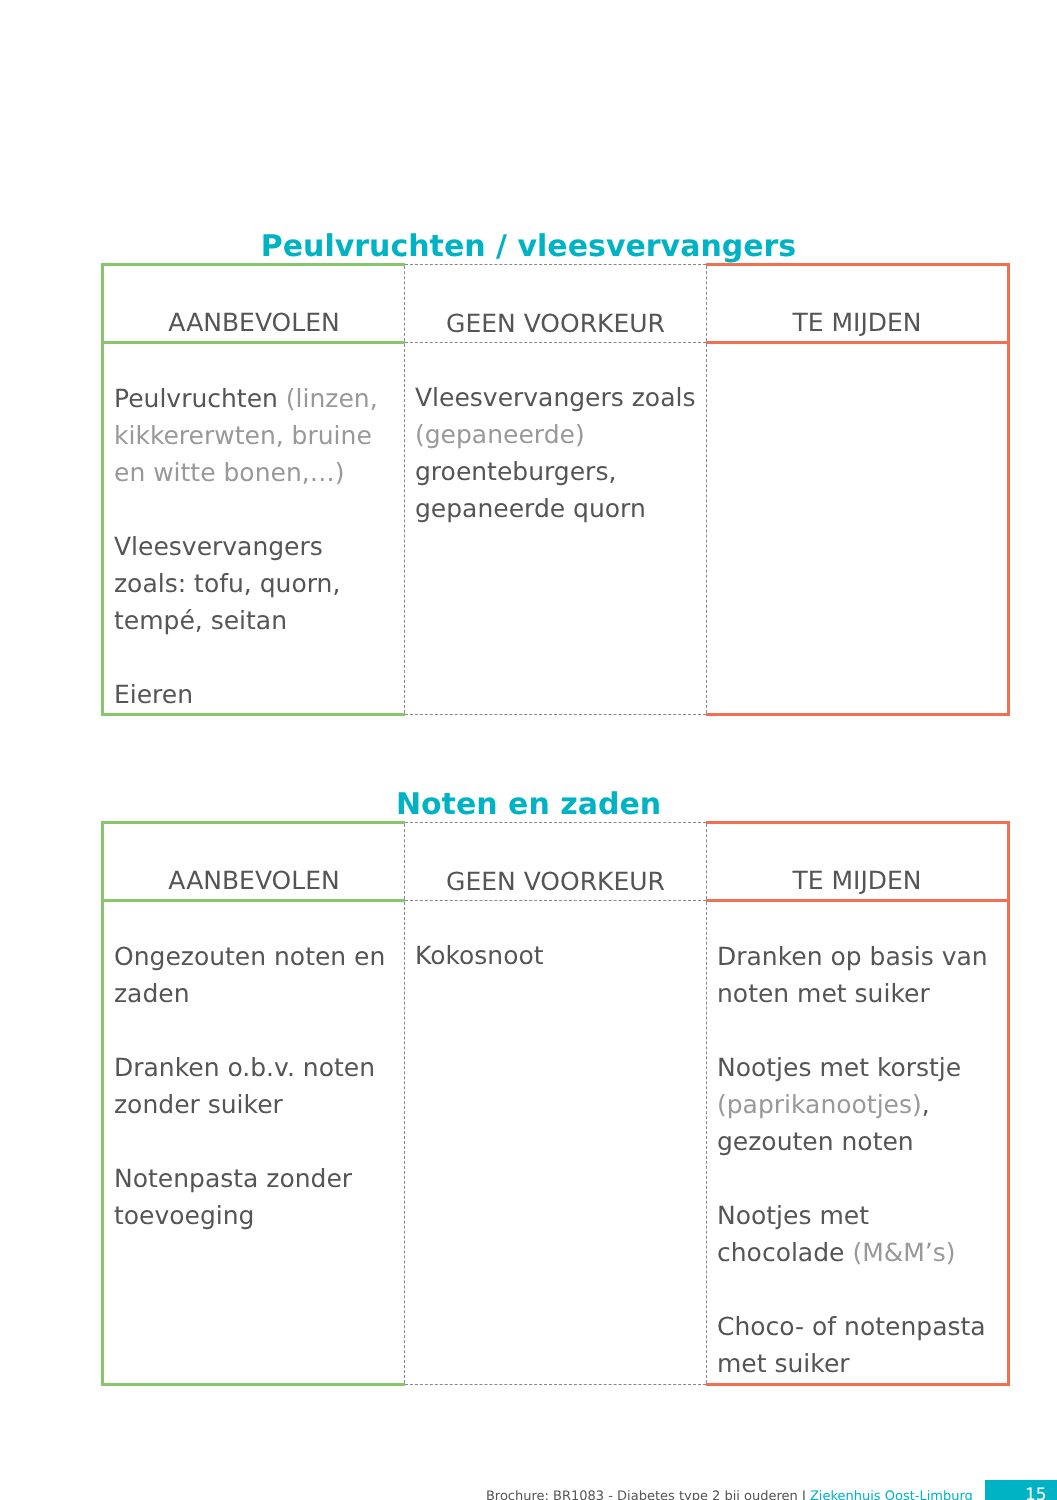Peulvruchten / vleesvervangers
| AANBEVOLEN | GEEN VOORKEUR | TE MIJDEN |
| --- | --- | --- |
| Peulvruchten (linzen, kikkererwten, bruine en witte bonen,…) Vleesvervangers zoals: tofu, quorn, tempé, seitan Eieren | Vleesvervangers zoals (gepaneerde) groenteburgers, gepaneerde quorn | |
Noten en zaden
| AANBEVOLEN | GEEN VOORKEUR | TE MIJDEN |
| --- | --- | --- |
| Ongezouten noten en zaden Dranken o.b.v. noten zonder suiker Notenpasta zonder toevoeging | Kokosnoot | Dranken op basis van noten met suiker Nootjes met korstje (paprikanootjes) , gezouten noten Nootjes met chocolade (M&M’s) Choco- of notenpasta met suiker |
Brochure: BR1083 - Diabetes type 2 bij ouderen I Ziekenhuis Oost-Limburg 15